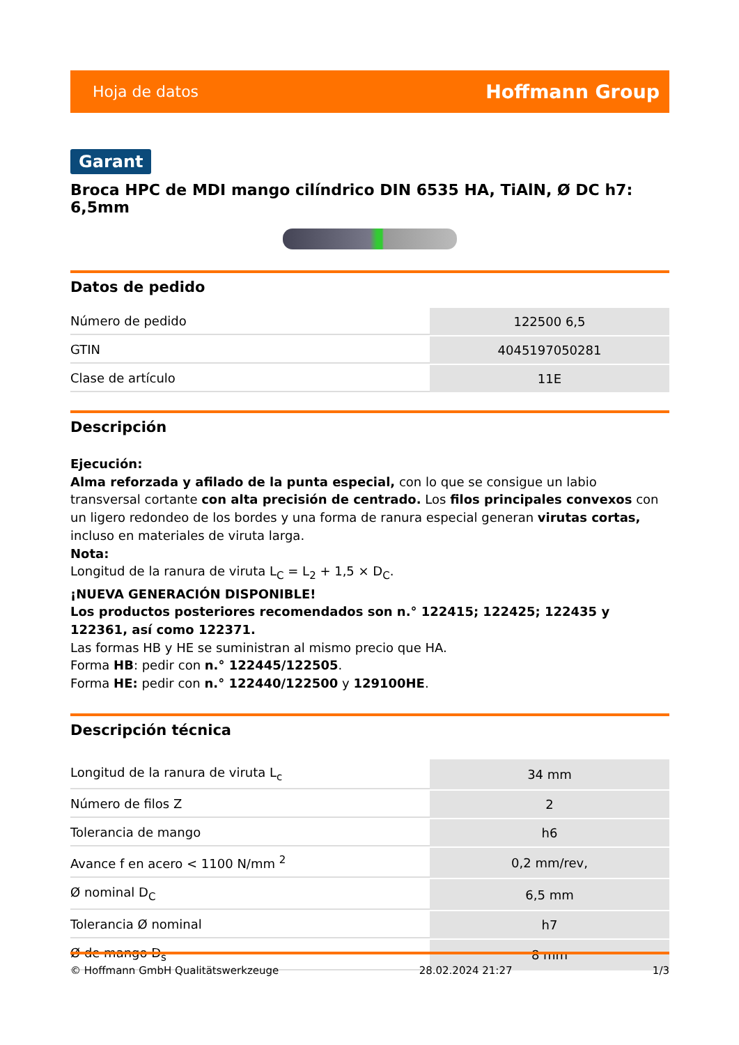Hoja de datos Hoffmann Group
Garant
Broca HPC de MDI mango cilíndrico DIN 6535 HA, TiAlN, Ø DC h7: 6,5mm
Datos de pedido
| Número de pedido | 122500 6,5 |
| GTIN | 4045197050281 |
| Clase de artículo | 11E |
Descripción
Ejecución:
Alma reforzada y afilado de la punta especial, con lo que se consigue un labio transversal cortante con alta precisión de centrado. Los filos principales convexos con un ligero redondeo de los bordes y una forma de ranura especial generan virutas cortas, incluso en materiales de viruta larga.
Nota:
Longitud de la ranura de viruta L<sub>C</sub> = L<sub>2</sub> + 1,5 × D<sub>C</sub>.
¡NUEVA GENERACIÓN DISPONIBLE!
Los productos posteriores recomendados son n.° 122415; 122425; 122435 y 122361, así como 122371.
Las formas HB y HE se suministran al mismo precio que HA.
Forma HB: pedir con n.° 122445/122505.
Forma HE: pedir con n.° 122440/122500 y 129100HE.
Descripción técnica
| Longitud de la ranura de viruta L<sub>c</sub> | 34 mm |
| Número de filos Z | 2 |
| Tolerancia de mango | h6 |
| Avance f en acero < 1100 N/mm <sup>2</sup> | 0,2 mm/rev, |
| Ø nominal D<sub>C</sub> | 6,5 mm |
| Tolerancia Ø nominal | h7 |
| Ø de mango D<sub>s</sub> | 8 mm |
© Hoffmann GmbH Qualitätswerkzeuge 28.02.2024 21:27 1/3